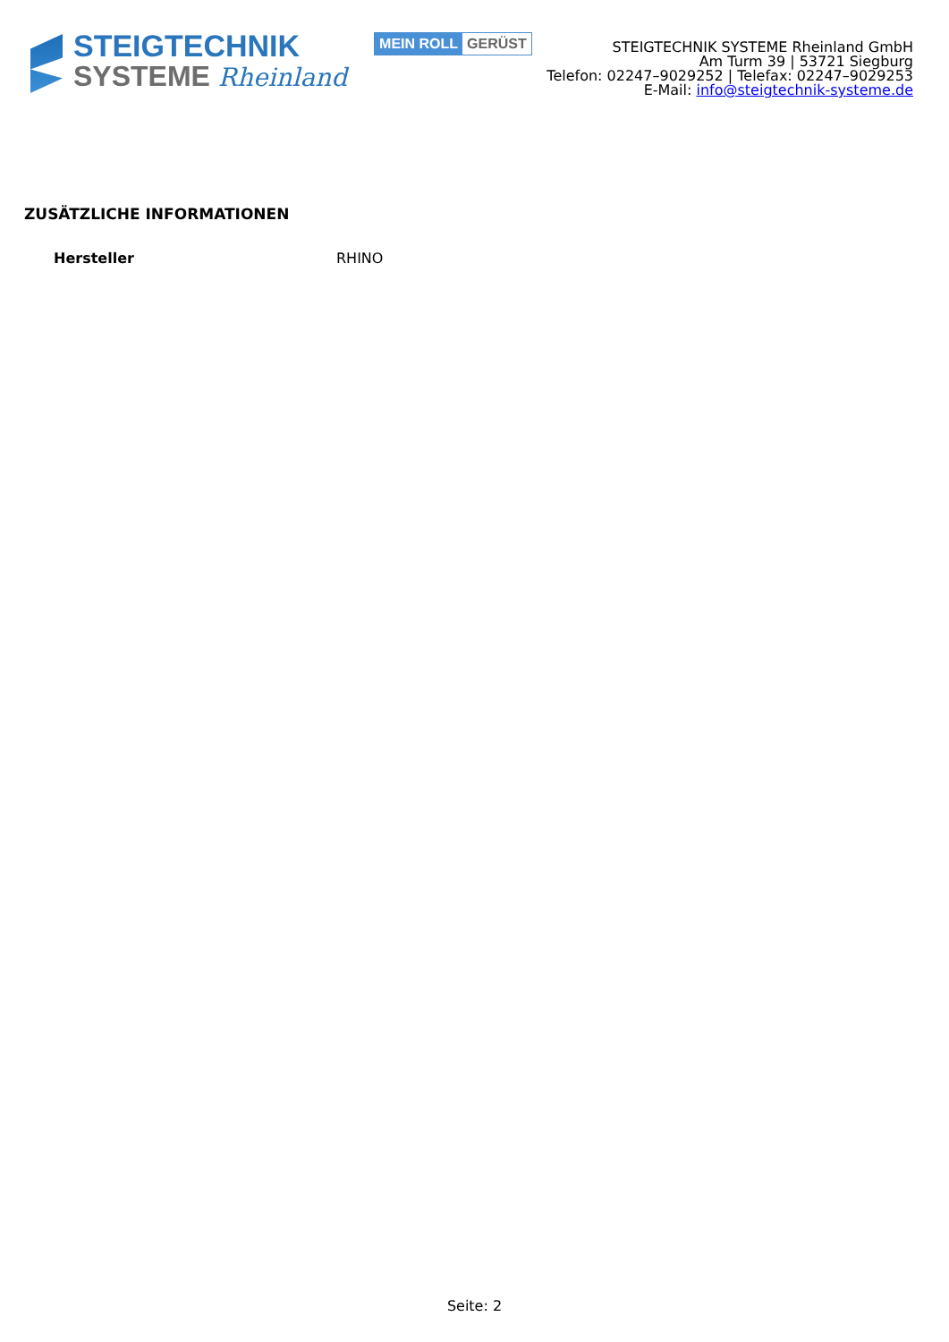STEIGTECHNIK
SYSTEME Rheinland
MEIN ROLL GERÜST
STEIGTECHNIK SYSTEME Rheinland GmbH
Am Turm 39 | 53721 Siegburg
Telefon: 02247–9029252 | Telefax: 02247–9029253
E-Mail: info@steigtechnik-systeme.de
ZUSÄTZLICHE INFORMATIONEN
| Hersteller | RHINO |
Seite: 2